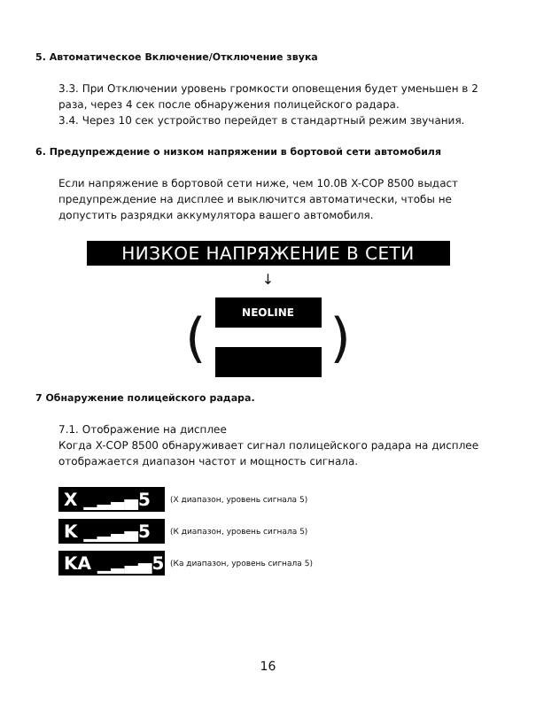5. Автоматическое Включение/Отключение звука
3.3. При Отключении уровень громкости оповещения будет уменьшен в 2 раза, через 4 сек после обнаружения полицейского радара.
3.4. Через 10 сек устройство перейдет в стандартный режим звучания.
6. Предупреждение о низком напряжении в бортовой сети автомобиля
Если напряжение в бортовой сети ниже, чем 10.0В X-COP 8500 выдаст предупреждение на дисплее и выключится автоматически, чтобы не допустить разрядки аккумулятора вашего автомобиля.
НИЗКОЕ НАПРЯЖЕНИЕ В СЕТИ
↓
(
NEOLINE
)
7 Обнаружение полицейского радара.
7.1. Отображение на дисплее
Когда X-COP 8500 обнаруживает сигнал полицейского радара на дисплее отображается диапазон частот и мощность сигнала.
X ▁▂▃▄5
(Х диапазон, уровень сигнала 5)
K ▁▂▃▄5
(К диапазон, уровень сигнала 5)
KA ▁▂▃▄5
(Ка диапазон, уровень сигнала 5)
16